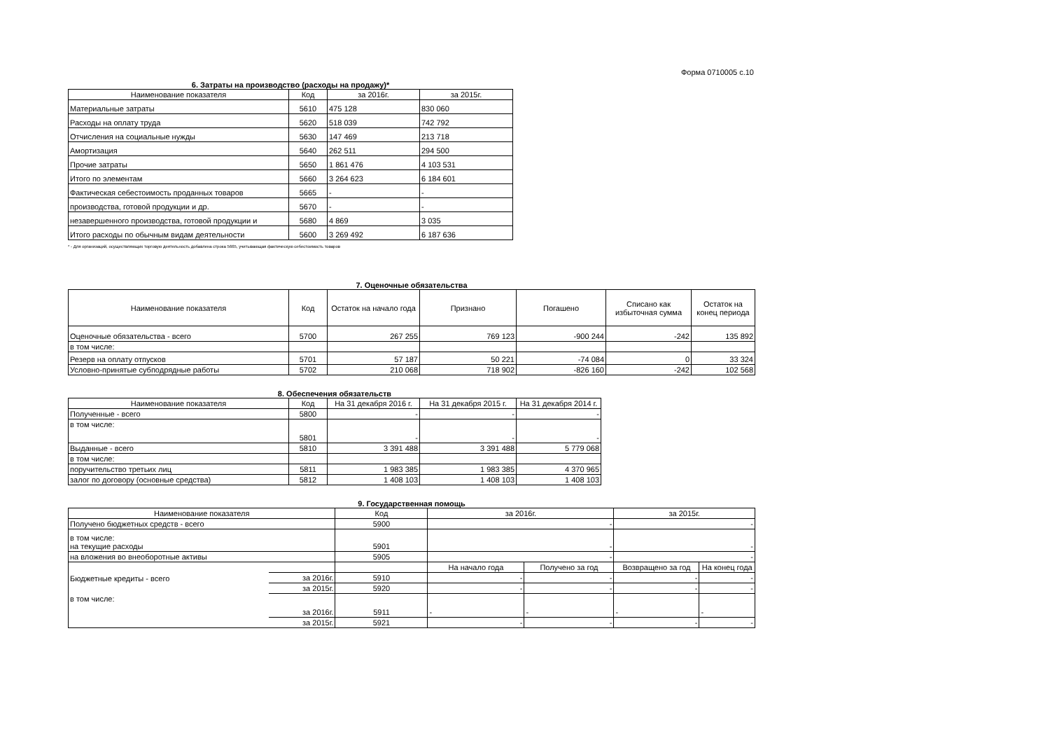Форма 0710005 с.10
6. Затраты на производство (расходы на продажу)*
| Наименование показателя | Код | за 2016г. | за 2015г. |
| --- | --- | --- | --- |
| Материальные затраты | 5610 | 475 128 | 830 060 |
| Расходы на оплату труда | 5620 | 518 039 | 742 792 |
| Отчисления на социальные нужды | 5630 | 147 469 | 213 718 |
| Амортизация | 5640 | 262 511 | 294 500 |
| Прочие затраты | 5650 | 1 861 476 | 4 103 531 |
| Итого по элементам | 5660 | 3 264 623 | 6 184 601 |
| Фактическая себестоимость проданных товаров | 5665 | - | - |
| производства, готовой продукции и др. | 5670 | - | - |
| незавершенного производства, готовой продукции и | 5680 | 4 869 | 3 035 |
| Итого расходы по обычным видам деятельности | 5600 | 3 269 492 | 6 187 636 |
* - Для организаций, осуществляющих торговую деятельность добавлена строка 5665, учитывающая фактическую себестоимость товаров
7. Оценочные обязательства
| Наименование показателя | Код | Остаток на начало года | Признано | Погашено | Списано как избыточная сумма | Остаток на конец периода |
| --- | --- | --- | --- | --- | --- | --- |
| Оценочные обязательства - всего | 5700 | 267 255 | 769 123 | -900 244 | -242 | 135 892 |
| в том числе: | | | | | | |
| Резерв на оплату отпусков | 5701 | 57 187 | 50 221 | -74 084 | 0 | 33 324 |
| Условно-принятые субподрядные работы | 5702 | 210 068 | 718 902 | -826 160 | -242 | 102 568 |
8. Обеспечения обязательств
| Наименование показателя | Код | На 31 декабря 2016 г. | На 31 декабря 2015 г. | На 31 декабря 2014 г. |
| --- | --- | --- | --- | --- |
| Полученные - всего | 5800 | - | - | - |
| в том числе: | 5801 | - | - | - |
| Выданные - всего | 5810 | 3 391 488 | 3 391 488 | 5 779 068 |
| в том числе: | | | | |
| поручительство третьих лиц | 5811 | 1 983 385 | 1 983 385 | 4 370 965 |
| залог по договору (основные средства) | 5812 | 1 408 103 | 1 408 103 | 1 408 103 |
9. Государственная помощь
| Наименование показателя | | Код | за 2016г. | | за 2015г. | |
| --- | --- | --- | --- | --- | --- | --- |
| Получено бюджетных средств - всего | | 5900 | - | | - | |
| в том числе: на текущие расходы | | 5901 | - | | - | |
| на вложения во внеоборотные активы | | 5905 | - | | - | |
| | | | На начало года | Получено за год | Возвращено за год | На конец года |
| Бюджетные кредиты - всего | за 2016г. | 5910 | - | - | - | - |
| | за 2015г. | 5920 | - | - | - | - |
| в том числе: | за 2016г. | 5911 | - | - | - | - |
| | за 2015г. | 5921 | - | - | - | - |